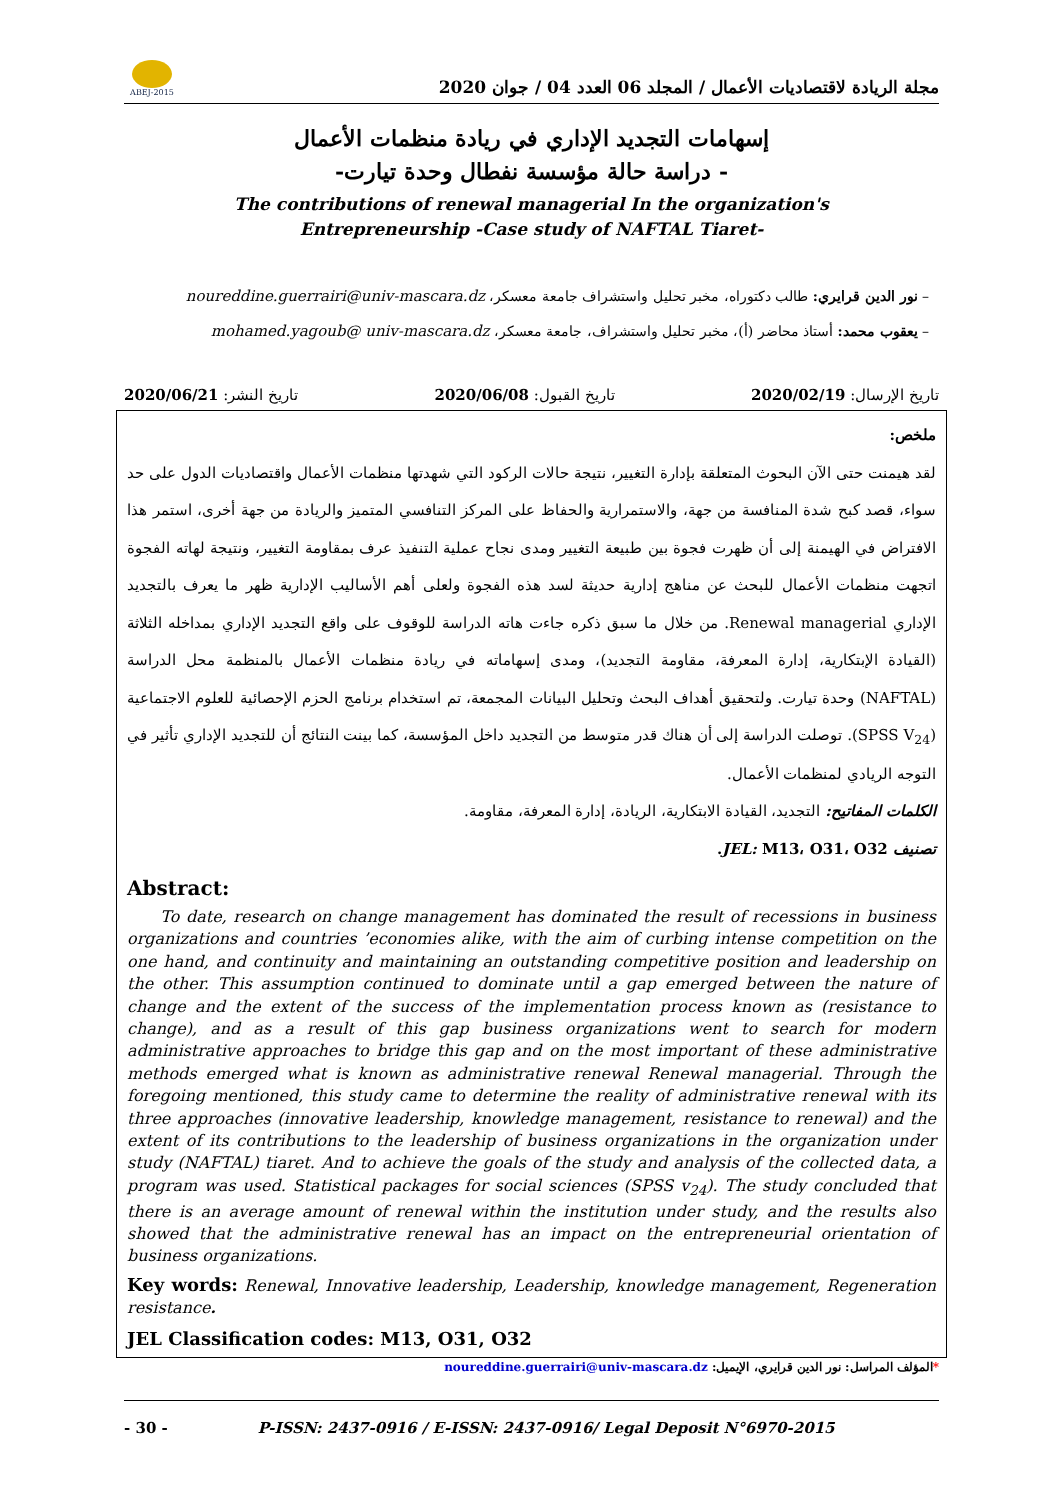مجلة الريادة لاقتصاديات الأعمال / المجلد 06 العدد 04 / جوان 2020
ABEJ-2015
إسهامات التجديد الإداري في ريادة منظمات الأعمال
- دراسة حالة مؤسسة نفطال وحدة تيارت-
The contributions of renewal managerial In the organization's
Entrepreneurship -Case study of NAFTAL Tiaret-
– نور الدين قرايري: طالب دكتوراه، مخبر تحليل واستشراف جامعة معسكر، noureddine.guerrairi@univ-mascara.dz
– يعقوب محمد: أستاذ محاضر (أ)، مخبر تحليل واستشراف، جامعة معسكر، mohamed.yagoub@ univ-mascara.dz
تاريخ الإرسال: 2020/02/19 تاريخ القبول: 2020/06/08 تاريخ النشر: 2020/06/21
ملخص:
لقد هيمنت حتى الآن البحوث المتعلقة بإدارة التغيير، نتيجة حالات الركود التي شهدتها منظمات الأعمال واقتصاديات الدول على حد سواء، قصد كبح شدة المنافسة من جهة، والاستمرارية والحفاظ على المركز التنافسي المتميز والريادة من جهة أخرى، استمر هذا الافتراض في الهيمنة إلى أن ظهرت فجوة بين طبيعة التغيير ومدى نجاح عملية التنفيذ عرف بمقاومة التغيير، ونتيجة لهاته الفجوة اتجهت منظمات الأعمال للبحث عن مناهج إدارية حديثة لسد هذه الفجوة ولعلى أهم الأساليب الإدارية ظهر ما يعرف بالتجديد الإداري Renewal managerial. من خلال ما سبق ذكره جاءت هاته الدراسة للوقوف على واقع التجديد الإداري بمداخله الثلاثة (القيادة الإبتكارية، إدارة المعرفة، مقاومة التجديد)، ومدى إسهاماته في ريادة منظمات الأعمال بالمنظمة محل الدراسة (NAFTAL) وحدة تيارت. ولتحقيق أهداف البحث وتحليل البيانات المجمعة، تم استخدام برنامج الحزم الإحصائية للعلوم الاجتماعية (SPSS V<sub>24</sub>). توصلت الدراسة إلى أن هناك قدر متوسط من التجديد داخل المؤسسة، كما بينت النتائج أن للتجديد الإداري تأثير في التوجه الريادي لمنظمات الأعمال.
الكلمات المفاتيح: التجديد، القيادة الابتكارية، الريادة، إدارة المعرفة، مقاومة.
تصنيف JEL: M13، O31، O32.
Abstract:
To date, research on change management has dominated the result of recessions in business organizations and countries ’economies alike, with the aim of curbing intense competition on the one hand, and continuity and maintaining an outstanding competitive position and leadership on the other. This assumption continued to dominate until a gap emerged between the nature of change and the extent of the success of the implementation process known as (resistance to change), and as a result of this gap business organizations went to search for modern administrative approaches to bridge this gap and on the most important of these administrative methods emerged what is known as administrative renewal Renewal managerial. Through the foregoing mentioned, this study came to determine the reality of administrative renewal with its three approaches (innovative leadership, knowledge management, resistance to renewal) and the extent of its contributions to the leadership of business organizations in the organization under study (NAFTAL) tiaret. And to achieve the goals of the study and analysis of the collected data, a program was used. Statistical packages for social sciences (SPSS v<sub>24</sub>). The study concluded that there is an average amount of renewal within the institution under study, and the results also showed that the administrative renewal has an impact on the entrepreneurial orientation of business organizations.
Key words: Renewal, Innovative leadership, Leadership, knowledge management, Regeneration resistance.
JEL Classification codes: M13, O31, O32
*المؤلف المراسل: نور الدين قرايري، الإيميل: noureddine.guerrairi@univ-mascara.dz
- 30 - P-ISSN: 2437-0916 / E-ISSN: 2437-0916/ Legal Deposit N°6970-2015